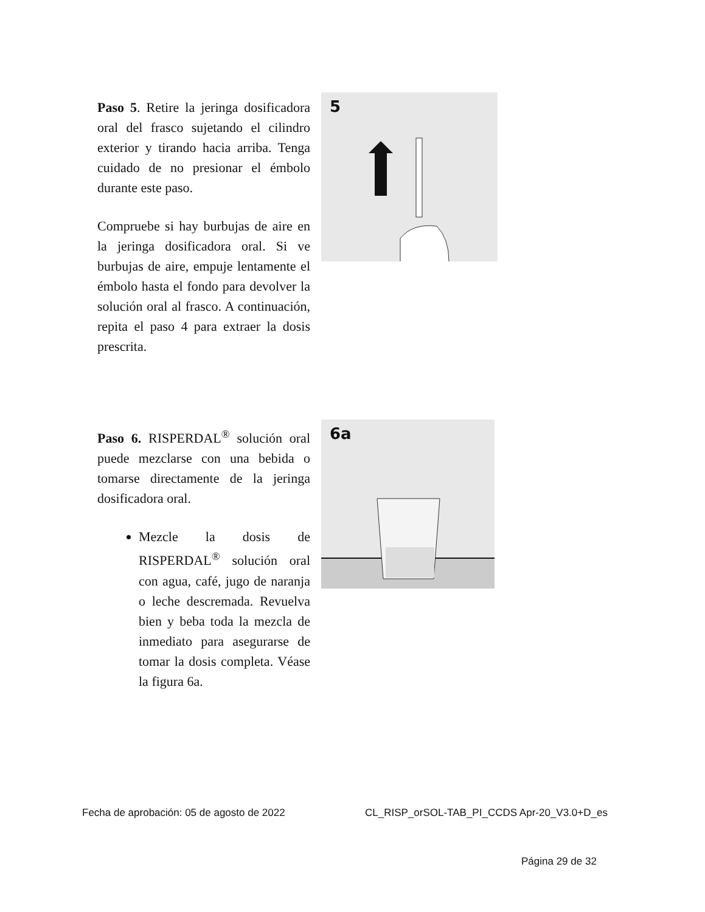Paso 5. Retire la jeringa dosificadora oral del frasco sujetando el cilindro exterior y tirando hacia arriba. Tenga cuidado de no presionar el émbolo durante este paso.
Compruebe si hay burbujas de aire en la jeringa dosificadora oral. Si ve burbujas de aire, empuje lentamente el émbolo hasta el fondo para devolver la solución oral al frasco. A continuación, repita el paso 4 para extraer la dosis prescrita.
5
Paso 6. RISPERDAL<sup>®</sup> solución oral puede mezclarse con una bebida o tomarse directamente de la jeringa dosificadora oral.
Mezcle la dosis de RISPERDAL<sup>®</sup> solución oral con agua, café, jugo de naranja o leche descremada. Revuelva bien y beba toda la mezcla de inmediato para asegurarse de tomar la dosis completa. Véase la figura 6a.
6a
Fecha de aprobación: 05 de agosto de 2022
CL_RISP_orSOL-TAB_PI_CCDS Apr-20_V3.0+D_es
Página 29 de 32